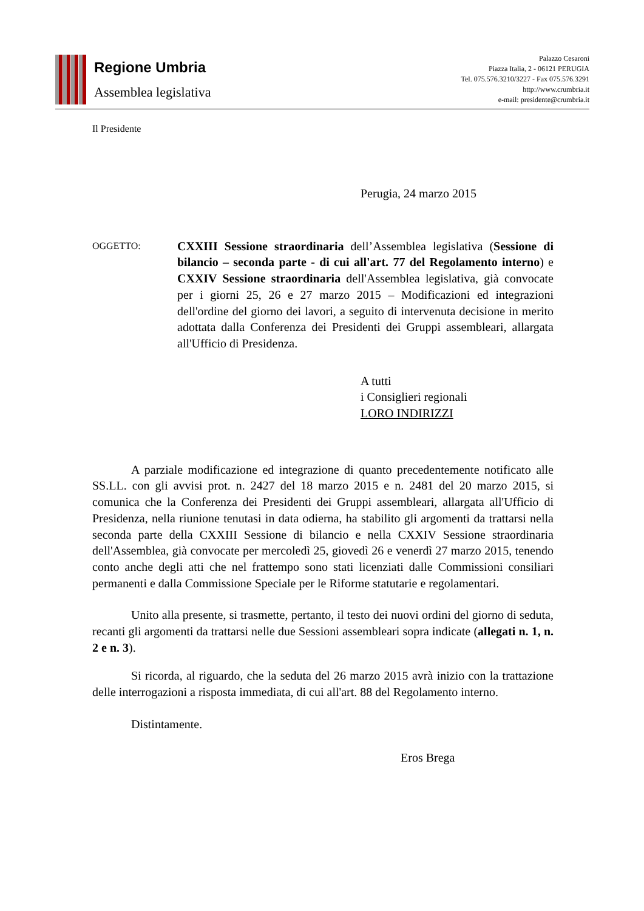Regione Umbria
Assemblea legislativa
Palazzo Cesaroni
Piazza Italia, 2 - 06121 PERUGIA
Tel. 075.576.3210/3227 - Fax 075.576.3291
http://www.crumbria.it
e-mail: presidente@crumbria.it
Il Presidente
Perugia, 24 marzo 2015
OGGETTO:
CXXIII Sessione straordinaria dell’Assemblea legislativa (Sessione di bilancio – seconda parte - di cui all'art. 77 del Regolamento interno) e CXXIV Sessione straordinaria dell'Assemblea legislativa, già convocate per i giorni 25, 26 e 27 marzo 2015 – Modificazioni ed integrazioni dell'ordine del giorno dei lavori, a seguito di intervenuta decisione in merito adottata dalla Conferenza dei Presidenti dei Gruppi assembleari, allargata all'Ufficio di Presidenza.
A tutti
i Consiglieri regionali
LORO INDIRIZZI
A parziale modificazione ed integrazione di quanto precedentemente notificato alle SS.LL. con gli avvisi prot. n. 2427 del 18 marzo 2015 e n. 2481 del 20 marzo 2015, si comunica che la Conferenza dei Presidenti dei Gruppi assembleari, allargata all'Ufficio di Presidenza, nella riunione tenutasi in data odierna, ha stabilito gli argomenti da trattarsi nella seconda parte della CXXIII Sessione di bilancio e nella CXXIV Sessione straordinaria dell'Assemblea, già convocate per mercoledì 25, giovedì 26 e venerdì 27 marzo 2015, tenendo conto anche degli atti che nel frattempo sono stati licenziati dalle Commissioni consiliari permanenti e dalla Commissione Speciale per le Riforme statutarie e regolamentari.
Unito alla presente, si trasmette, pertanto, il testo dei nuovi ordini del giorno di seduta, recanti gli argomenti da trattarsi nelle due Sessioni assembleari sopra indicate (allegati n. 1, n. 2 e n. 3).
Si ricorda, al riguardo, che la seduta del 26 marzo 2015 avrà inizio con la trattazione delle interrogazioni a risposta immediata, di cui all'art. 88 del Regolamento interno.
Distintamente.
Eros Brega